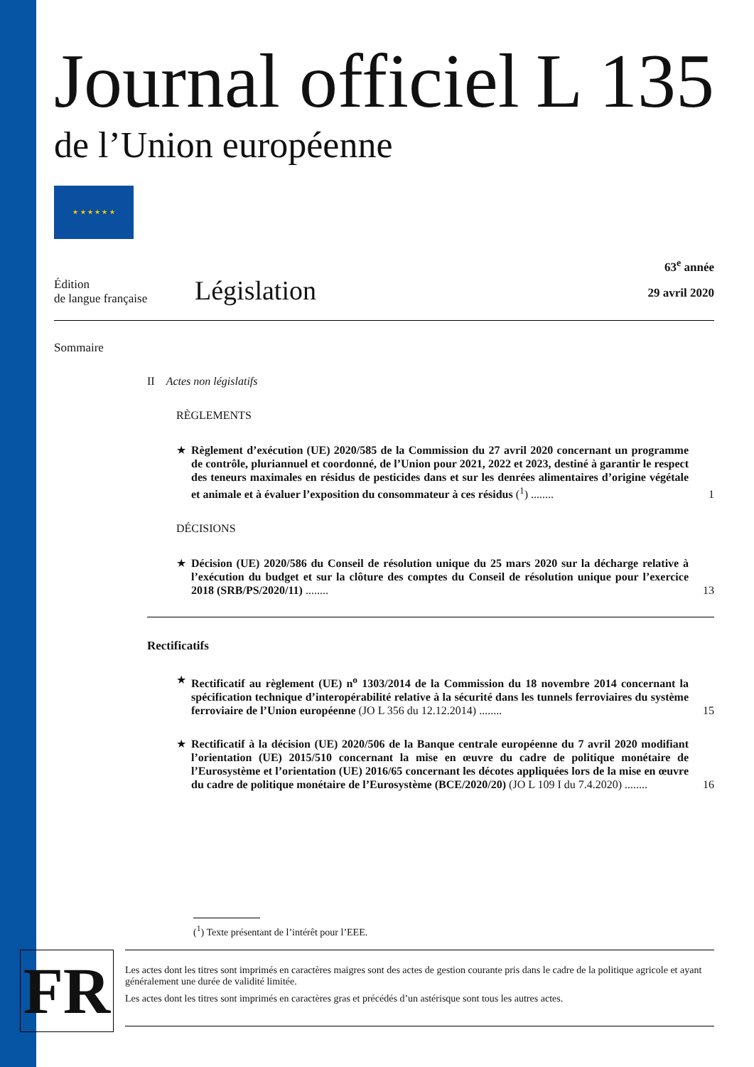Journal officiel
de l’Union européenne
L 135
★ ★ ★ ★ ★ ★
Édition
de langue française
Législation
63<sup>e</sup> année
29 avril 2020
Sommaire
II Actes non législatifs
RÈGLEMENTS
★ Règlement d’exécution (UE) 2020/585 de la Commission du 27 avril 2020 concernant un programme de contrôle, pluriannuel et coordonné, de l’Union pour 2021, 2022 et 2023, destiné à garantir le respect des teneurs maximales en résidus de pesticides dans et sur les denrées alimentaires d’origine végétale et animale et à évaluer l’exposition du consommateur à ces résidus (<sup>1</sup>) ........ 1
DÉCISIONS
★ Décision (UE) 2020/586 du Conseil de résolution unique du 25 mars 2020 sur la décharge relative à l’exécution du budget et sur la clôture des comptes du Conseil de résolution unique pour l’exercice 2018 (SRB/PS/2020/11) ........ 13
Rectificatifs
★ Rectificatif au règlement (UE) n<sup>o</sup> 1303/2014 de la Commission du 18 novembre 2014 concernant la spécification technique d’interopérabilité relative à la sécurité dans les tunnels ferroviaires du système ferroviaire de l’Union européenne (JO L 356 du 12.12.2014) ........ 15
★ Rectificatif à la décision (UE) 2020/506 de la Banque centrale européenne du 7 avril 2020 modifiant l’orientation (UE) 2015/510 concernant la mise en œuvre du cadre de politique monétaire de l’Eurosystème et l’orientation (UE) 2016/65 concernant les décotes appliquées lors de la mise en œuvre du cadre de politique monétaire de l’Eurosystème (BCE/2020/20) (JO L 109 I du 7.4.2020) ........ 16
(<sup>1</sup>) Texte présentant de l’intérêt pour l’EEE.
FR
Les actes dont les titres sont imprimés en caractères maigres sont des actes de gestion courante pris dans le cadre de la politique agricole et ayant généralement une durée de validité limitée.
Les actes dont les titres sont imprimés en caractères gras et précédés d’un astérisque sont tous les autres actes.